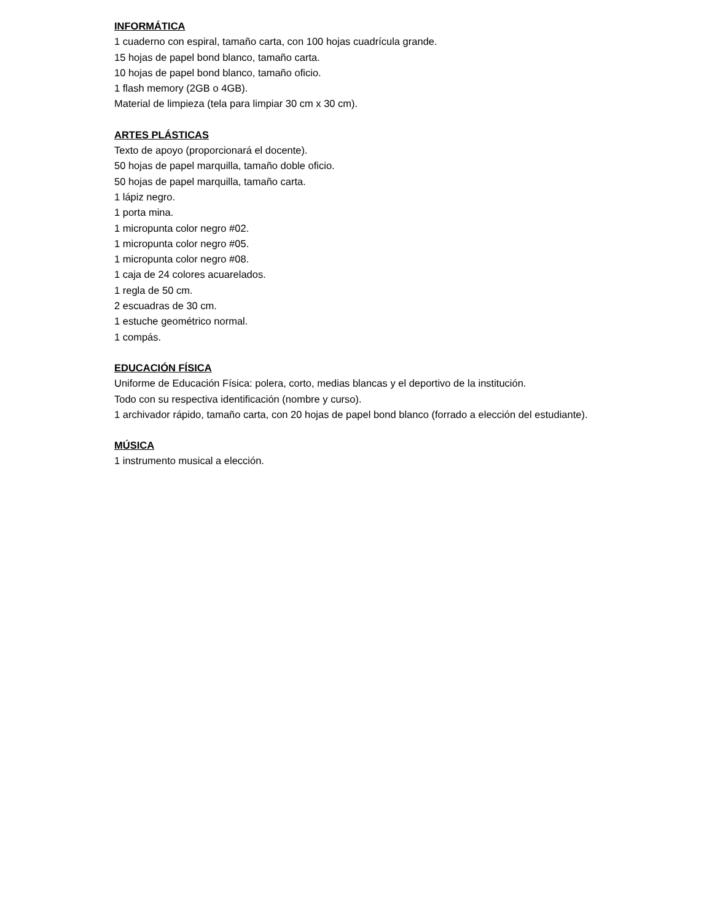INFORMÁTICA
1 cuaderno con espiral, tamaño carta, con 100 hojas cuadrícula grande.
15 hojas de papel bond blanco, tamaño carta.
10 hojas de papel bond blanco, tamaño oficio.
1 flash memory (2GB o 4GB).
Material de limpieza (tela para limpiar 30 cm x 30 cm).
ARTES PLÁSTICAS
Texto de apoyo (proporcionará el docente).
50 hojas de papel marquilla, tamaño doble oficio.
50 hojas de papel marquilla, tamaño carta.
1 lápiz negro.
1 porta mina.
1 micropunta color negro #02.
1 micropunta color negro #05.
1 micropunta color negro #08.
1 caja de 24 colores acuarelados.
1 regla de 50 cm.
2 escuadras de 30 cm.
1 estuche geométrico normal.
1 compás.
EDUCACIÓN FÍSICA
Uniforme de Educación Física: polera, corto, medias blancas y el deportivo de la institución.
Todo con su respectiva identificación (nombre y curso).
1 archivador rápido, tamaño carta, con 20 hojas de papel bond blanco (forrado a elección del estudiante).
MÚSICA
1 instrumento musical a elección.